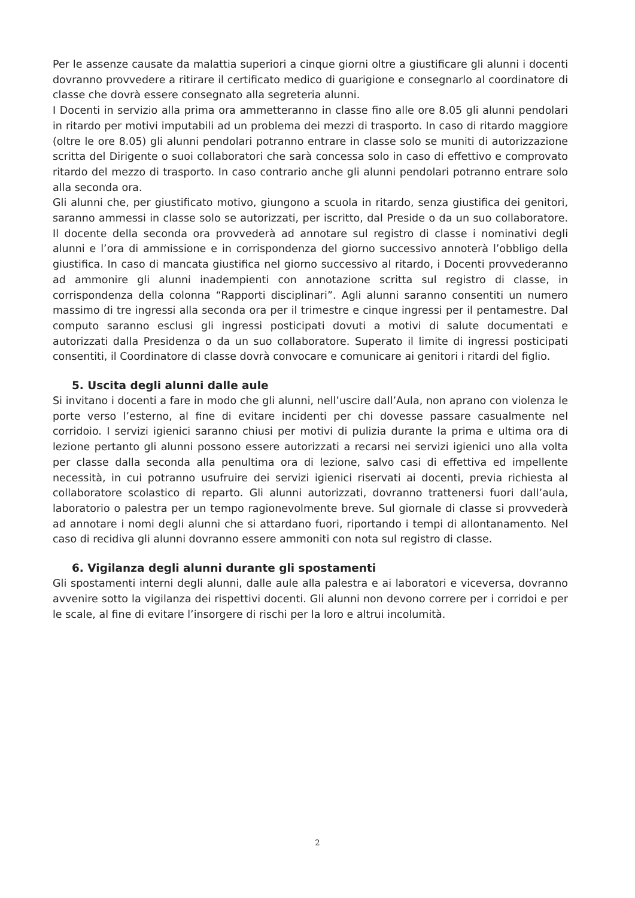Per le assenze causate da malattia superiori a cinque giorni oltre a giustificare gli alunni i docenti dovranno provvedere a ritirare il certificato medico di guarigione e consegnarlo al coordinatore di classe che dovrà essere consegnato alla segreteria alunni.
I Docenti in servizio alla prima ora ammetteranno in classe fino alle ore 8.05 gli alunni pendolari in ritardo per motivi imputabili ad un problema dei mezzi di trasporto. In caso di ritardo maggiore (oltre le ore 8.05) gli alunni pendolari potranno entrare in classe solo se muniti di autorizzazione scritta del Dirigente o suoi collaboratori che sarà concessa solo in caso di effettivo e comprovato ritardo del mezzo di trasporto. In caso contrario anche gli alunni pendolari potranno entrare solo alla seconda ora.
Gli alunni che, per giustificato motivo, giungono a scuola in ritardo, senza giustifica dei genitori, saranno ammessi in classe solo se autorizzati, per iscritto, dal Preside o da un suo collaboratore. Il docente della seconda ora provvederà ad annotare sul registro di classe i nominativi degli alunni e l’ora di ammissione e in corrispondenza del giorno successivo annoterà l’obbligo della giustifica. In caso di mancata giustifica nel giorno successivo al ritardo, i Docenti provvederanno ad ammonire gli alunni inadempienti con annotazione scritta sul registro di classe, in corrispondenza della colonna “Rapporti disciplinari”. Agli alunni saranno consentiti un numero massimo di tre ingressi alla seconda ora per il trimestre e cinque ingressi per il pentamestre. Dal computo saranno esclusi gli ingressi posticipati dovuti a motivi di salute documentati e autorizzati dalla Presidenza o da un suo collaboratore. Superato il limite di ingressi posticipati consentiti, il Coordinatore di classe dovrà convocare e comunicare ai genitori i ritardi del figlio.
5. Uscita degli alunni dalle aule
Si invitano i docenti a fare in modo che gli alunni, nell’uscire dall’Aula, non aprano con violenza le porte verso l’esterno, al fine di evitare incidenti per chi dovesse passare casualmente nel corridoio. I servizi igienici saranno chiusi per motivi di pulizia durante la prima e ultima ora di lezione pertanto gli alunni possono essere autorizzati a recarsi nei servizi igienici uno alla volta per classe dalla seconda alla penultima ora di lezione, salvo casi di effettiva ed impellente necessità, in cui potranno usufruire dei servizi igienici riservati ai docenti, previa richiesta al collaboratore scolastico di reparto. Gli alunni autorizzati, dovranno trattenersi fuori dall’aula, laboratorio o palestra per un tempo ragionevolmente breve. Sul giornale di classe si provvederà ad annotare i nomi degli alunni che si attardano fuori, riportando i tempi di allontanamento. Nel caso di recidiva gli alunni dovranno essere ammoniti con nota sul registro di classe.
6. Vigilanza degli alunni durante gli spostamenti
Gli spostamenti interni degli alunni, dalle aule alla palestra e ai laboratori e viceversa, dovranno avvenire sotto la vigilanza dei rispettivi docenti. Gli alunni non devono correre per i corridoi e per le scale, al fine di evitare l’insorgere di rischi per la loro e altrui incolumità.
2